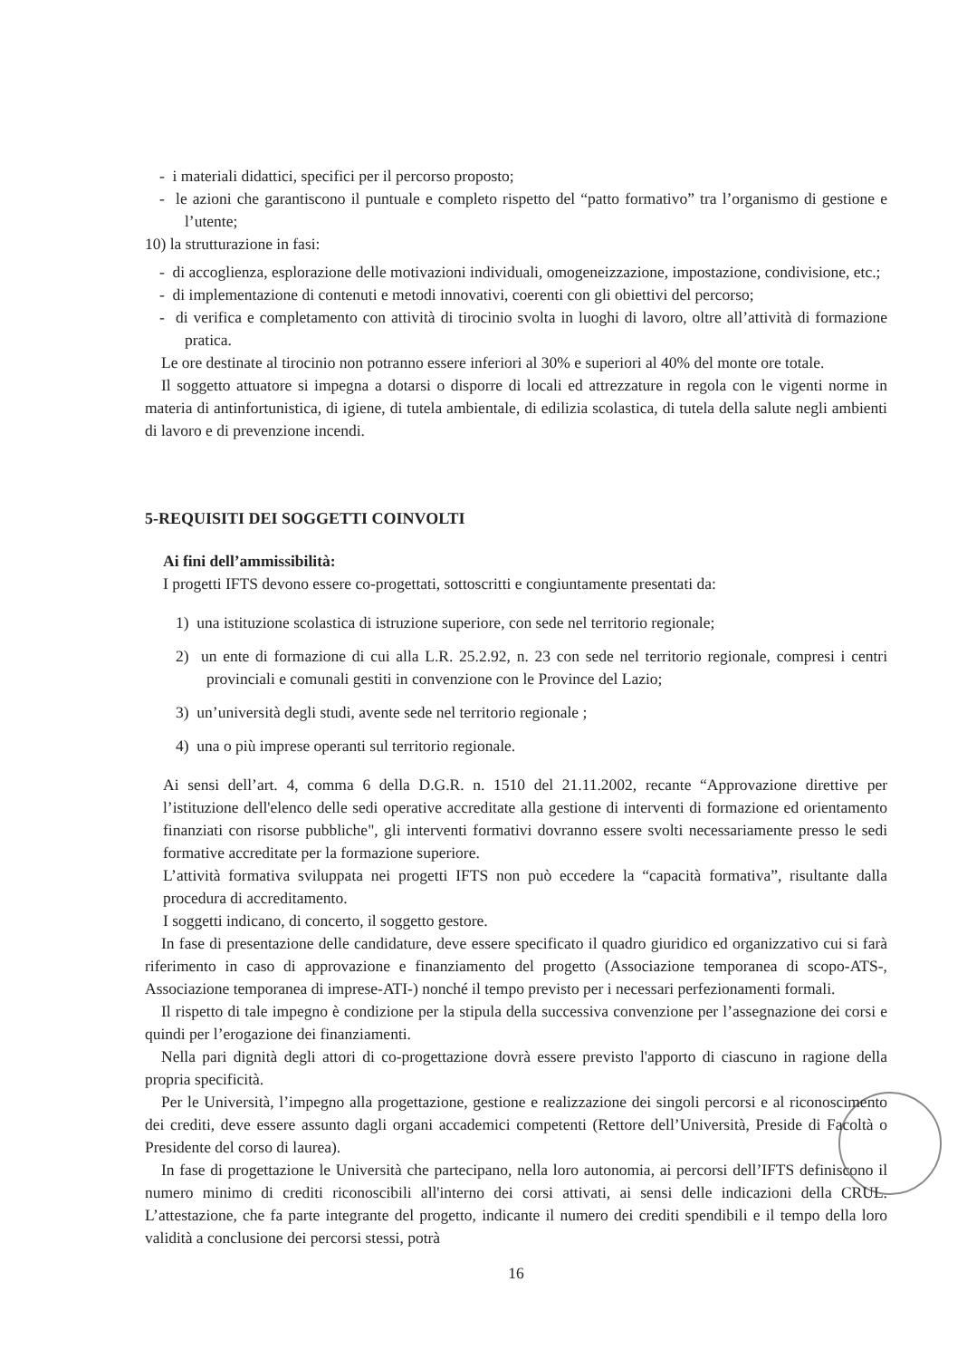- i materiali didattici, specifici per il percorso proposto;
- le azioni che garantiscono il puntuale e completo rispetto del “patto formativo” tra l’organismo di gestione e l’utente;
10) la strutturazione in fasi:
- di accoglienza, esplorazione delle motivazioni individuali, omogeneizzazione, impostazione, condivisione, etc.;
- di implementazione di contenuti e metodi innovativi, coerenti con gli obiettivi del percorso;
- di verifica e completamento con attività di tirocinio svolta in luoghi di lavoro, oltre all’attività di formazione pratica.
Le ore destinate al tirocinio non potranno essere inferiori al 30% e superiori al 40% del monte ore totale.
Il soggetto attuatore si impegna a dotarsi o disporre di locali ed attrezzature in regola con le vigenti norme in materia di antinfortunistica, di igiene, di tutela ambientale, di edilizia scolastica, di tutela della salute negli ambienti di lavoro e di prevenzione incendi.
5-REQUISITI DEI SOGGETTI COINVOLTI
Ai fini dell’ammissibilità:
I progetti IFTS devono essere co-progettati, sottoscritti e congiuntamente presentati da:
1) una istituzione scolastica di istruzione superiore, con sede nel territorio regionale;
2) un ente di formazione di cui alla L.R. 25.2.92, n. 23 con sede nel territorio regionale, compresi i centri provinciali e comunali gestiti in convenzione con le Province del Lazio;
3) un’università degli studi, avente sede nel territorio regionale ;
4) una o più imprese operanti sul territorio regionale.
Ai sensi dell’art. 4, comma 6 della D.G.R. n. 1510 del 21.11.2002, recante “Approvazione direttive per l’istituzione dell'elenco delle sedi operative accreditate alla gestione di interventi di formazione ed orientamento finanziati con risorse pubbliche", gli interventi formativi dovranno essere svolti necessariamente presso le sedi formative accreditate per la formazione superiore.
L’attività formativa sviluppata nei progetti IFTS non può eccedere la “capacità formativa”, risultante dalla procedura di accreditamento.
I soggetti indicano, di concerto, il soggetto gestore.
In fase di presentazione delle candidature, deve essere specificato il quadro giuridico ed organizzativo cui si farà riferimento in caso di approvazione e finanziamento del progetto (Associazione temporanea di scopo-ATS-, Associazione temporanea di imprese-ATI-) nonché il tempo previsto per i necessari perfezionamenti formali.
Il rispetto di tale impegno è condizione per la stipula della successiva convenzione per l’assegnazione dei corsi e quindi per l’erogazione dei finanziamenti.
Nella pari dignità degli attori di co-progettazione dovrà essere previsto l'apporto di ciascuno in ragione della propria specificità.
Per le Università, l’impegno alla progettazione, gestione e realizzazione dei singoli percorsi e al riconoscimento dei crediti, deve essere assunto dagli organi accademici competenti (Rettore dell’Università, Preside di Facoltà o Presidente del corso di laurea).
In fase di progettazione le Università che partecipano, nella loro autonomia, ai percorsi dell’IFTS definiscono il numero minimo di crediti riconoscibili all'interno dei corsi attivati, ai sensi delle indicazioni della CRUL. L’attestazione, che fa parte integrante del progetto, indicante il numero dei crediti spendibili e il tempo della loro validità a conclusione dei percorsi stessi, potrà
16